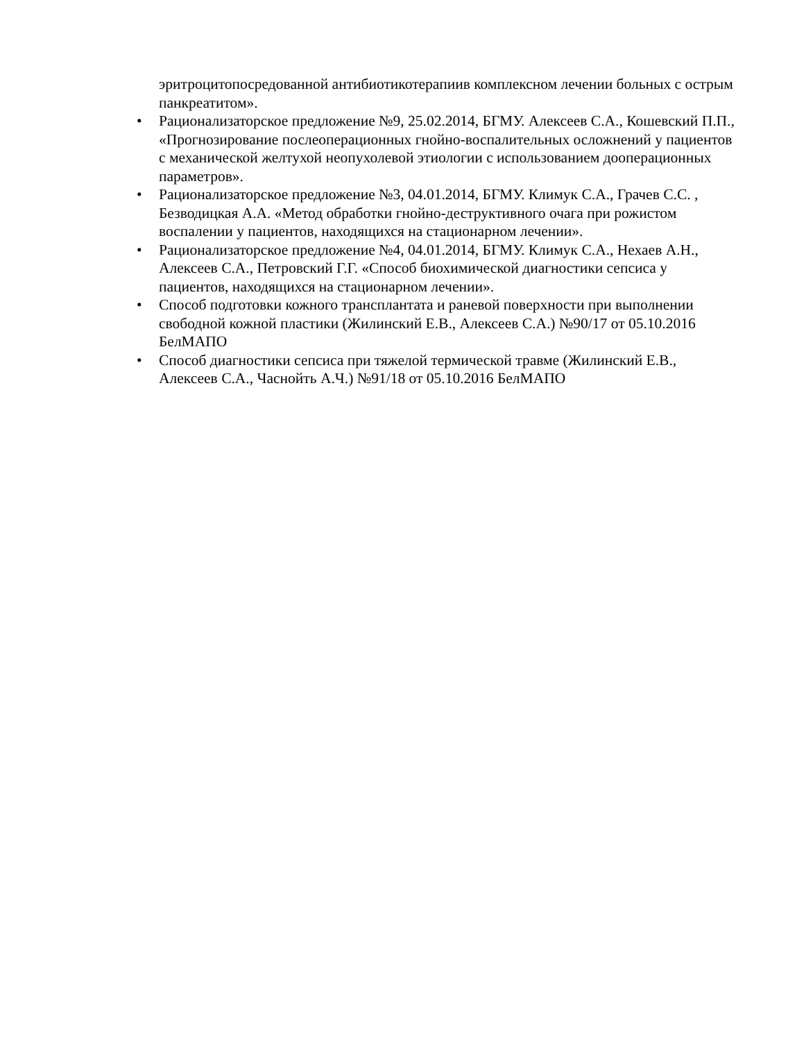эритроцитопосредованной антибиотикотерапиив комплексном лечении больных с острым панкреатитом».
• Рационализаторское предложение №9, 25.02.2014, БГМУ. Алексеев С.А., Кошевский П.П., «Прогнозирование послеоперационных гнойно-воспалительных осложнений у пациентов с механической желтухой неопухолевой этиологии с использованием дооперационных параметров».
• Рационализаторское предложение №3, 04.01.2014, БГМУ. Климук С.А., Грачев С.С. , Безводицкая А.А. «Метод обработки гнойно-деструктивного очага при рожистом воспалении у пациентов, находящихся на стационарном лечении».
• Рационализаторское предложение №4, 04.01.2014, БГМУ. Климук С.А., Нехаев А.Н., Алексеев С.А., Петровский Г.Г. «Способ биохимической диагностики сепсиса у пациентов, находящихся на стационарном лечении».
• Способ подготовки кожного трансплантата и раневой поверхности при выполнении свободной кожной пластики (Жилинский Е.В., Алексеев С.А.) №90/17 от 05.10.2016 БелМАПО
• Способ диагностики сепсиса при тяжелой термической травме (Жилинский Е.В., Алексеев С.А., Часнойть А.Ч.) №91/18 от 05.10.2016 БелМАПО